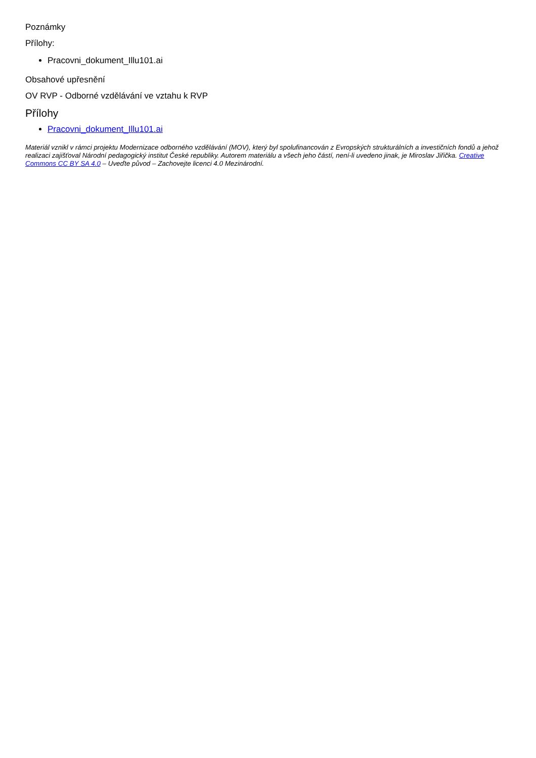Poznámky
Přílohy:
Pracovni_dokument_Illu101.ai
Obsahové upřesnění
OV RVP - Odborné vzdělávání ve vztahu k RVP
Přílohy
Pracovni_dokument_Illu101.ai
Materiál vznikl v rámci projektu Modernizace odborného vzdělávání (MOV), který byl spolufinancován z Evropských strukturálních a investičních fondů a jehož realizaci zajišťoval Národní pedagogický institut České republiky. Autorem materiálu a všech jeho částí, není-li uvedeno jinak, je Miroslav Jiřička. Creative Commons CC BY SA 4.0 – Uveďte původ – Zachovejte licenci 4.0 Mezinárodní.